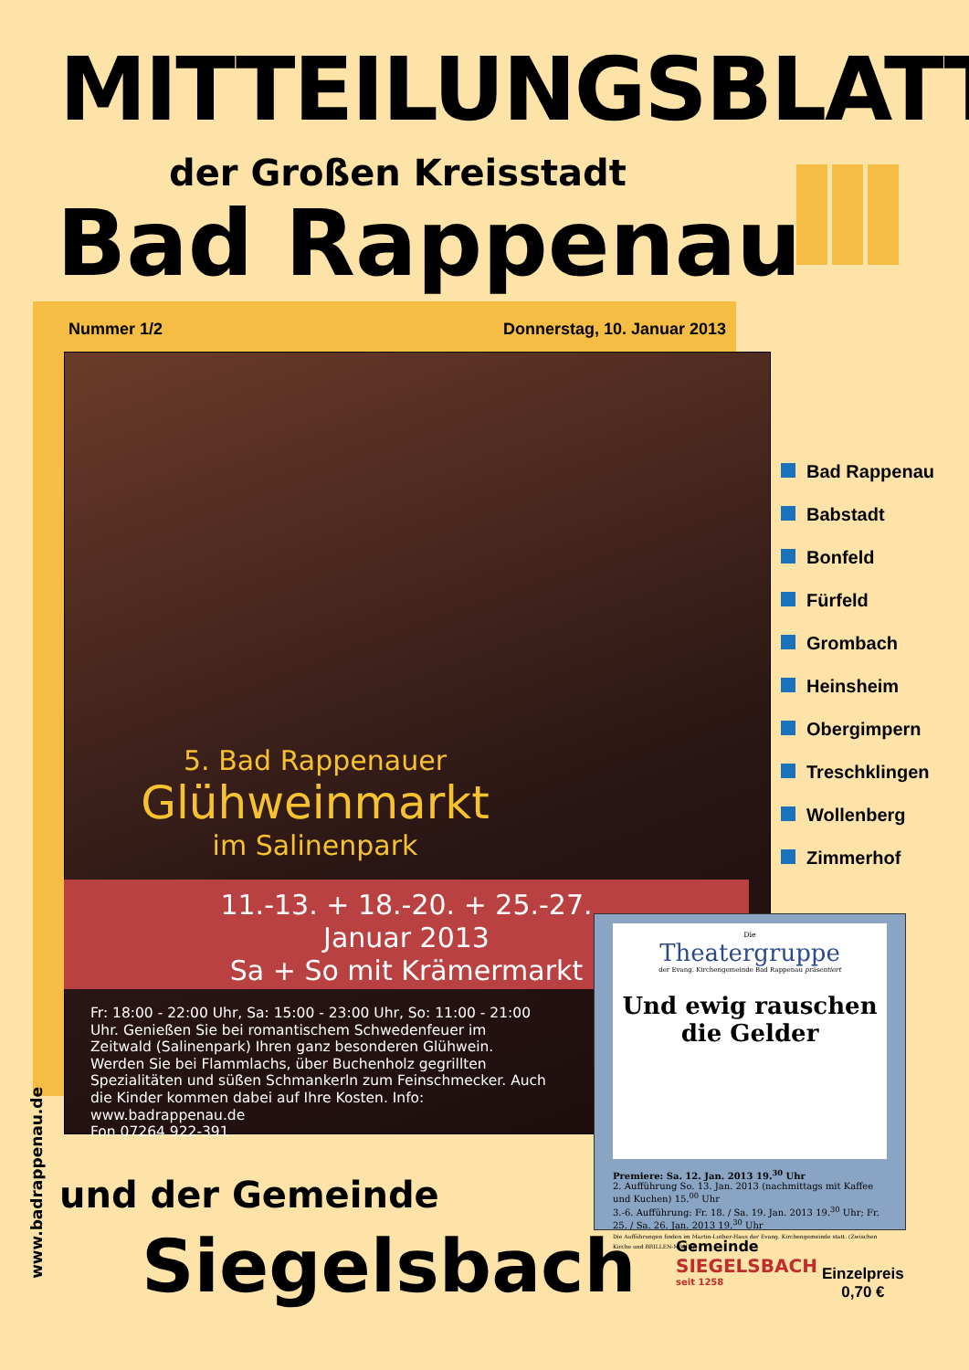MITTEILUNGSBLATT
der Großen Kreisstadt
Bad Rappenau
Nummer 1/2 Donnerstag, 10. Januar 2013
5. Bad Rappenauer
Glühweinmarkt
im Salinenpark
11.-13. + 18.-20. + 25.-27.
Januar 2013
Sa + So mit Krämermarkt
Fr: 18:00 - 22:00 Uhr, Sa: 15:00 - 23:00 Uhr, So: 11:00 - 21:00 Uhr. Genießen Sie bei romantischem Schwedenfeuer im Zeitwald (Salinenpark) Ihren ganz besonderen Glühwein. Werden Sie bei Flammlachs, über Buchenholz gegrillten Spezialitäten und süßen Schmankerln zum Feinschmecker. Auch die Kinder kommen dabei auf Ihre Kosten. Info: www.badrappenau.de
Fon 07264 922-391
www.badrappenau.de
Bad Rappenau
Babstadt
Bonfeld
Fürfeld
Grombach
Heinsheim
Obergimpern
Treschklingen
Wollenberg
Zimmerhof
Die
Theatergruppe
der Evang. Kirchengemeinde Bad Rappenau präsentiert
Und ewig rauschen die Gelder
Premiere: Sa. 12. Jan. 2013 19.<sup>30</sup> Uhr
2. Aufführung So. 13. Jan. 2013 (nachmittags mit Kaffee und Kuchen) 15.<sup>00</sup> Uhr
3.-6. Aufführung: Fr. 18. / Sa. 19. Jan. 2013 19.<sup>30</sup> Uhr; Fr. 25. / Sa. 26. Jan. 2013 19.<sup>30</sup> Uhr
Die Aufführungen finden im Martin-Luther-Haus der Evang. Kirchengemeinde statt. (Zwischen Kirche und BRILLEN-MANN)
und der Gemeinde
Siegelsbach
Gemeinde
SIEGELSBACH
seit 1258
Einzelpreis
0,70 €